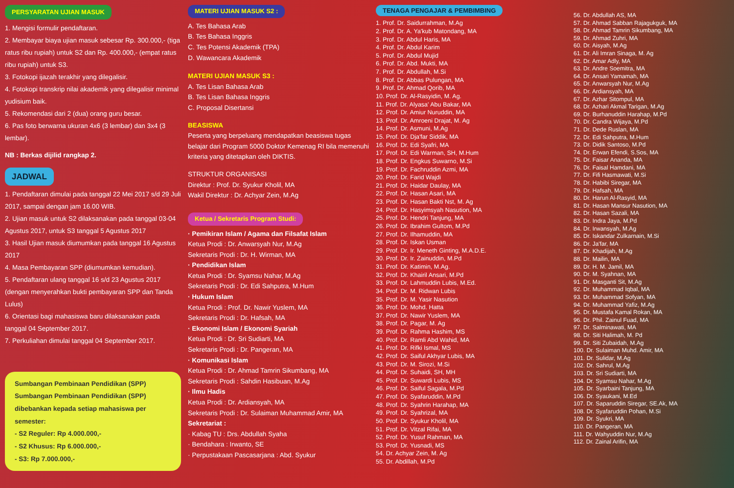PERSYARATAN UJIAN MASUK
1. Mengisi formulir pendaftaran.
2. Membayar biaya ujian masuk sebesar Rp. 300.000,- (tiga ratus ribu rupiah) untuk S2 dan Rp. 400.000,- (empat ratus ribu rupiah) untuk S3.
3. Fotokopi ijazah terakhir yang dilegalisir.
4. Fotokopi transkrip nilai akademik yang dilegalisir minimal yudisium baik.
5. Rekomendasi dari 2 (dua) orang guru besar.
6. Pas foto berwarna ukuran 4x6 (3 lembar) dan 3x4 (3 lembar).
NB : Berkas dijilid rangkap 2.
JADWAL
1. Pendaftaran dimulai pada tanggal 22 Mei 2017 s/d 29 Juli 2017, sampai dengan jam 16.00 WIB.
2. Ujian masuk untuk S2 dilaksanakan pada tanggal 03-04 Agustus 2017, untuk S3 tanggal 5 Agustus 2017
3. Hasil Ujian masuk diumumkan pada tanggal 16 Agustus 2017
4. Masa Pembayaran SPP (diumumkan kemudian).
5. Pendaftaran ulang tanggal 16 s/d 23 Agustus 2017 (dengan menyerahkan bukti pembayaran SPP dan Tanda Lulus)
6. Orientasi bagi mahasiswa baru dilaksanakan pada tanggal 04 September 2017.
7. Perkuliahan dimulai tanggal 04 September 2017.
Sumbangan Pembinaan Pendidikan (SPP)
Sumbangan Pembinaan Pendidikan (SPP) dibebankan kepada setiap mahasiswa per semester:
- S2 Reguler: Rp 4.000.000,-
- S2 Khusus: Rp 6.000.000,-
- S3: Rp 7.000.000,-
MATERI UJIAN MASUK S2 :
A. Tes Bahasa Arab
B. Tes Bahasa Inggris
C. Tes Potensi Akademik (TPA)
D. Wawancara Akademik
MATERI UJIAN MASUK S3 :
A. Tes Lisan Bahasa Arab
B. Tes Lisan Bahasa Inggris
C. Proposal Disertansi
BEASISWA
Peserta yang berpeluang mendapatkan beasiswa tugas belajar dari Program 5000 Doktor Kemenag RI bila memenuhi kriteria yang ditetapkan oleh DIKTIS.
STRUKTUR ORGANISASI
Direktur : Prof. Dr. Syukur Kholil, MA
Wakil Direktur : Dr. Achyar Zein, M.Ag
Ketua / Sekretaris Program Studi:
· Pemikiran Islam / Agama dan Filsafat Islam
Ketua Prodi : Dr. Anwarsyah Nur, M.Ag
Sekretaris Prodi : Dr. H. Wirman, MA
· Pendidikan Islam
Ketua Prodi : Dr. Syamsu Nahar, M.Ag
Sekretaris Prodi : Dr. Edi Sahputra, M.Hum
· Hukum Islam
Ketua Prodi : Prof. Dr. Nawir Yuslem, MA
Sekretaris Prodi : Dr. Hafsah, MA
· Ekonomi Islam / Ekonomi Syariah
Ketua Prodi : Dr. Sri Sudiarti, MA
Sekretaris Prodi : Dr. Pangeran, MA
· Komunikasi Islam
Ketua Prodi : Dr. Ahmad Tamrin Sikumbang, MA
Sekretaris Prodi : Sahdin Hasibuan, M.Ag
· Ilmu Hadis
Ketua Prodi : Dr. Ardiansyah, MA
Sekretaris Prodi : Dr. Sulaiman Muhammad Amir, MA
Sekretariat :
· Kabag TU : Drs. Abdullah Syaha
· Bendahara : Irwanto, SE
· Perpustakaan Pascasarjana : Abd. Syukur
TENAGA PENGAJAR & PEMBIMBING
1. Prof. Dr. Saidurrahman, M.Ag
2. Prof. Dr. A. Ya'kub Matondang, MA
3. Prof. Dr. Abdul Haris, MA
4. Prof. Dr. Abdul Karim
5. Prof. Dr. Abdul Mujid
6. Prof. Dr. Abd. Mukti, MA
7. Prof. Dr. Abdullah, M.Si
8. Prof. Dr. Abbas Pulungan, MA
9. Prof. Dr. Ahmad Qorib, MA
10. Prof. Dr. Al-Rasyidin, M. Ag.
11. Prof. Dr. Alyasa' Abu Bakar, MA
12. Prof. Dr. Amiur Nuruddin, MA
13. Prof. Dr. Amroeni Drajat, M. Ag
14. Prof. Dr. Asmuni, M.Ag
15. Prof. Dr. Dja'far Siddik, MA
16. Prof. Dr. Edi Syafri, MA
17. Prof. Dr. Edi Warman, SH, M.Hum
18. Prof. Dr. Engkus Suwarno, M.Si
19. Prof. Dr. Fachruddin Azmi, MA
20. Prof. Dr. Farid Wajdi
21. Prof. Dr. Haidar Daulay, MA
22. Prof. Dr. Hasan Asari, MA
23. Prof. Dr. Hasan Bakti Nst, M. Ag
24. Prof. Dr. Hasyimsyah Nasution, MA
25. Prof. Dr. Hendri Tanjung, MA
26. Prof. Dr. Ibrahim Gultom, M.Pd
27. Prof. Dr. Ilhamuddin, MA
28. Prof. Dr. Iskan Usman
29. Prof. Dr. Ir. Meneth Ginting, M.A.D.E.
30. Prof. Dr. Ir. Zainuddin, M.Pd
31. Prof. Dr. Katimin, M.Ag.
32. Prof. Dr. Khairil Ansari, M.Pd
33. Prof. Dr. Lahmuddin Lubis, M.Ed.
34. Prof. Dr. M. Ridwan Lubis
35. Prof. Dr. M. Yasir Nasution
36. Prof. Dr. Mohd. Hatta
37. Prof. Dr. Nawir Yuslem, MA
38. Prof. Dr. Pagar, M. Ag
39. Prof. Dr. Rahma Hashim, MS
40. Prof. Dr. Ramli Abd Wahid, MA
41. Prof. Dr. Rifki Ismal, MS
42. Prof. Dr. Saiful Akhyar Lubis, MA
43. Prof. Dr. M. Sirozi, M.Si
44. Prof. Dr. Suhaidi, SH, MH
45. Prof. Dr. Suwardi Lubis, MS
46. Prof. Dr. Saiful Sagala, M.Pd
47. Prof. Dr. Syafaruddin, M.Pd
48. Prof. Dr. Syahrin Harahap, MA
49. Prof. Dr. Syahrizal, MA
50. Prof. Dr. Syukur Kholil, MA
51. Prof. Dr. Vitzal Rifai, MA
52. Prof. Dr. Yusuf Rahman, MA
53. Prof. Dr. Yusnadi, MS
54. Dr. Achyar Zein, M. Ag
55. Dr. Abdillah, M.Pd
56. Dr. Abdullah AS, MA
57. Dr. Ahmad Sabban Rajagukguk, MA
58. Dr. Ahmad Tamrin Sikumbang, MA
59. Dr. Ahmad Zuhri, MA
60. Dr. Aisyah, M.Ag
61. Dr. Ali Imran Sinaga, M. Ag
62. Dr. Amar Adly, MA
63. Dr. Andre Soemitra, MA
64. Dr. Ansari Yamamah, MA
65. Dr. Anwarsyah Nur, M.Ag
66. Dr. Ardiansyah, MA
67. Dr. Azhar Sitompul, MA
68. Dr. Azhari Akmal Tarigan, M.Ag
69. Dr. Burhanuddin Harahap, M.Pd
70. Dr. Candra Wijaya, M.Pd
71. Dr. Dede Ruslan, MA
72. Dr. Edi Sahputra, M.Hum
73. Dr. Didik Santoso, M.Pd
74. Dr. Erwan Efendi, S.Sos, MA
75. Dr. Faisar Ananda, MA
76. Dr. Faisal Hamdani, MA
77. Dr. Fifi Hasmawati, M.Si
78. Dr. Habibi Siregar, MA
79. Dr. Hafsah, MA
80. Dr. Harun Al-Rasyid, MA
81. Dr. Hasan Mansur Nasution, MA
82. Dr. Hasan Sazali, MA
83. Dr. Indra Jaya, M.Pd
84. Dr. Irwansyah, M.Ag
85. Dr. Iskandar Zulkarnain, M.Si
86. Dr. Ja'far, MA
87. Dr. Khadijah, M.Ag
88. Dr. Mailin, MA
89. Dr. H. M. Jamil, MA
90. Dr. M. Syahnan, MA
91. Dr. Masganti Sit, M.Ag
92. Dr. Muhammad Iqbal, MA
93. Dr. Muhammad Sofyan, MA
94. Dr. Muhammad Yafiz, M.Ag
95. Dr. Mustafa Kamal Rokan, MA
96. Dr. Phil. Zainul Fuad, MA
97. Dr. Salminawati, MA
98. Dr. Siti Halimah, M. Pd
99. Dr. Siti Zubaidah, M.Ag
100. Dr. Sulaiman Muhd. Amir, MA
101. Dr. Sulidar, M.Ag
102. Dr. Sahrul, M.Ag
103. Dr. Sri Sudiarti, MA
104. Dr. Syamsu Nahar, M.Ag
105. Dr. Syarbaini Tanjung, MA
106. Dr. Syaukani, M.Ed
107. Dr. Saparuddin Siregar, SE.Ak, MA
108. Dr. Syafaruddin Pohan, M.Si
109. Dr. Syukri, MA
110. Dr. Pangeran, MA
111. Dr. Wahyuddin Nur, M.Ag
112. Dr. Zainal Arifin, MA